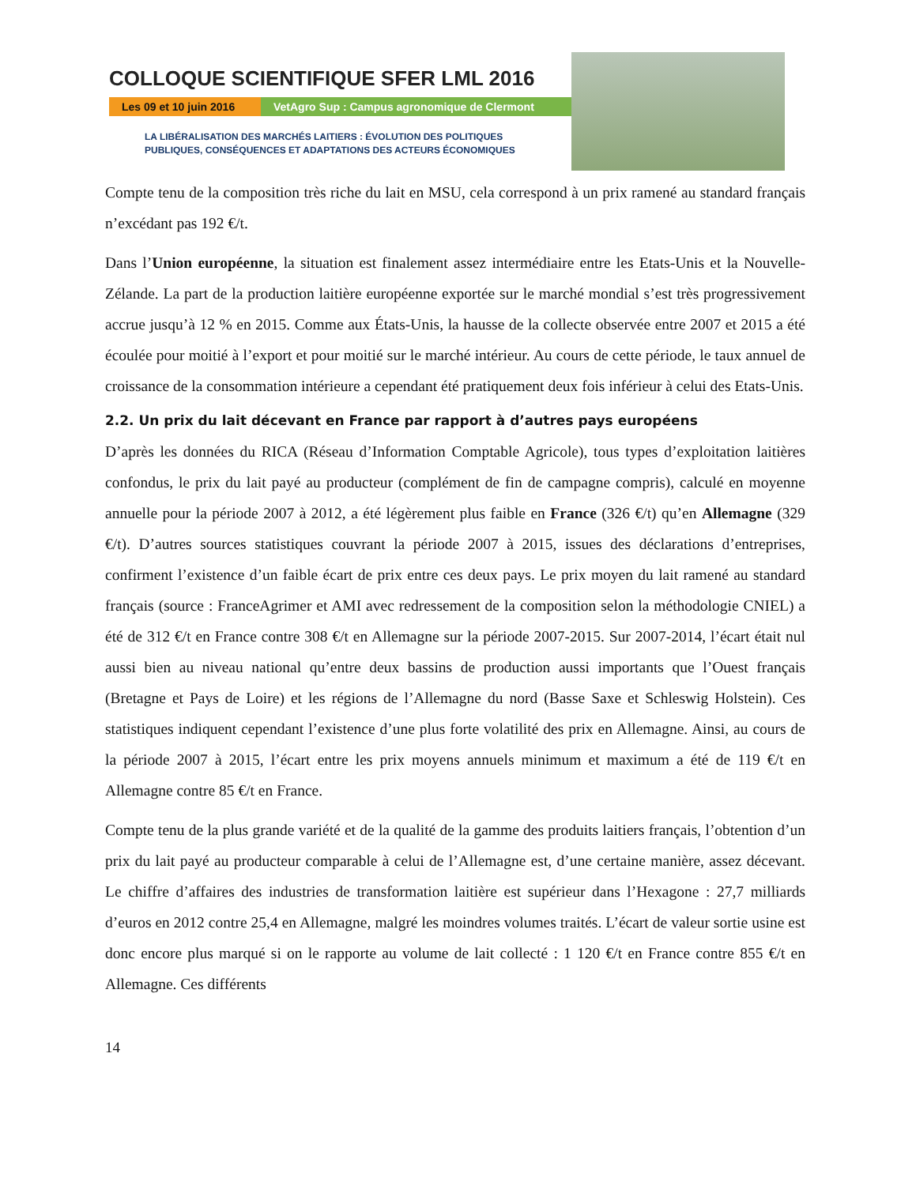COLLOQUE SCIENTIFIQUE SFER LML 2016
Les 09 et 10 juin 2016 VetAgro Sup : Campus agronomique de Clermont
LA LIBÉRALISATION DES MARCHÉS LAITIERS : ÉVOLUTION DES POLITIQUES
PUBLIQUES, CONSÉQUENCES ET ADAPTATIONS DES ACTEURS ÉCONOMIQUES
Compte tenu de la composition très riche du lait en MSU, cela correspond à un prix ramené au standard français n’excédant pas 192 €/t.
Dans l’Union européenne, la situation est finalement assez intermédiaire entre les Etats-Unis et la Nouvelle-Zélande. La part de la production laitière européenne exportée sur le marché mondial s’est très progressivement accrue jusqu’à 12 % en 2015. Comme aux États-Unis, la hausse de la collecte observée entre 2007 et 2015 a été écoulée pour moitié à l’export et pour moitié sur le marché intérieur. Au cours de cette période, le taux annuel de croissance de la consommation intérieure a cependant été pratiquement deux fois inférieur à celui des Etats-Unis.
2.2. Un prix du lait décevant en France par rapport à d’autres pays européens
D’après les données du RICA (Réseau d’Information Comptable Agricole), tous types d’exploitation laitières confondus, le prix du lait payé au producteur (complément de fin de campagne compris), calculé en moyenne annuelle pour la période 2007 à 2012, a été légèrement plus faible en France (326 €/t) qu’en Allemagne (329 €/t). D’autres sources statistiques couvrant la période 2007 à 2015, issues des déclarations d’entreprises, confirment l’existence d’un faible écart de prix entre ces deux pays. Le prix moyen du lait ramené au standard français (source : FranceAgrimer et AMI avec redressement de la composition selon la méthodologie CNIEL) a été de 312 €/t en France contre 308 €/t en Allemagne sur la période 2007-2015. Sur 2007-2014, l’écart était nul aussi bien au niveau national qu’entre deux bassins de production aussi importants que l’Ouest français (Bretagne et Pays de Loire) et les régions de l’Allemagne du nord (Basse Saxe et Schleswig Holstein). Ces statistiques indiquent cependant l’existence d’une plus forte volatilité des prix en Allemagne. Ainsi, au cours de la période 2007 à 2015, l’écart entre les prix moyens annuels minimum et maximum a été de 119 €/t en Allemagne contre 85 €/t en France.
Compte tenu de la plus grande variété et de la qualité de la gamme des produits laitiers français, l’obtention d’un prix du lait payé au producteur comparable à celui de l’Allemagne est, d’une certaine manière, assez décevant. Le chiffre d’affaires des industries de transformation laitière est supérieur dans l’Hexagone : 27,7 milliards d’euros en 2012 contre 25,4 en Allemagne, malgré les moindres volumes traités. L’écart de valeur sortie usine est donc encore plus marqué si on le rapporte au volume de lait collecté : 1 120 €/t en France contre 855 €/t en Allemagne. Ces différents
14